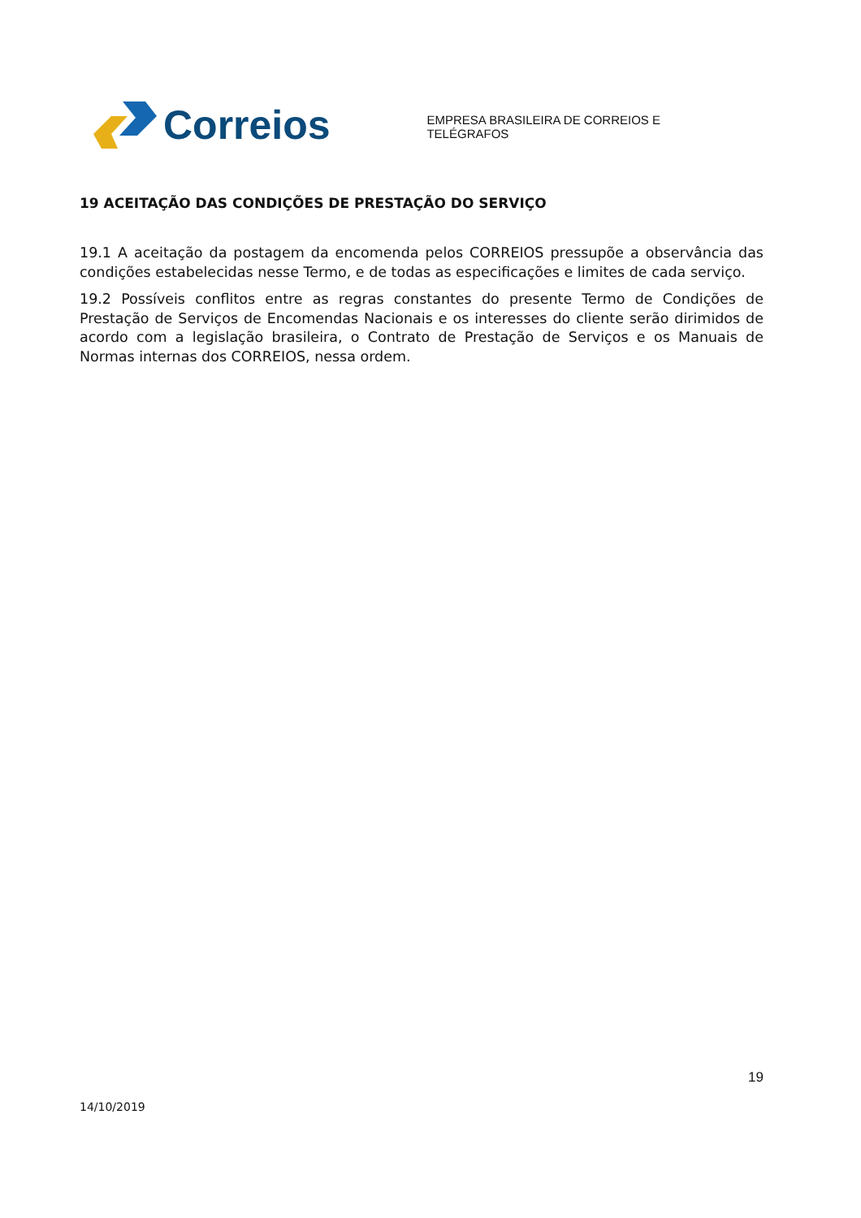Correios
EMPRESA BRASILEIRA DE CORREIOS E TELÉGRAFOS
19 ACEITAÇÃO DAS CONDIÇÕES DE PRESTAÇÃO DO SERVIÇO
19.1 A aceitação da postagem da encomenda pelos CORREIOS pressupõe a observância das condições estabelecidas nesse Termo, e de todas as especificações e limites de cada serviço.
19.2 Possíveis conflitos entre as regras constantes do presente Termo de Condições de Prestação de Serviços de Encomendas Nacionais e os interesses do cliente serão dirimidos de acordo com a legislação brasileira, o Contrato de Prestação de Serviços e os Manuais de Normas internas dos CORREIOS, nessa ordem.
19
14/10/2019